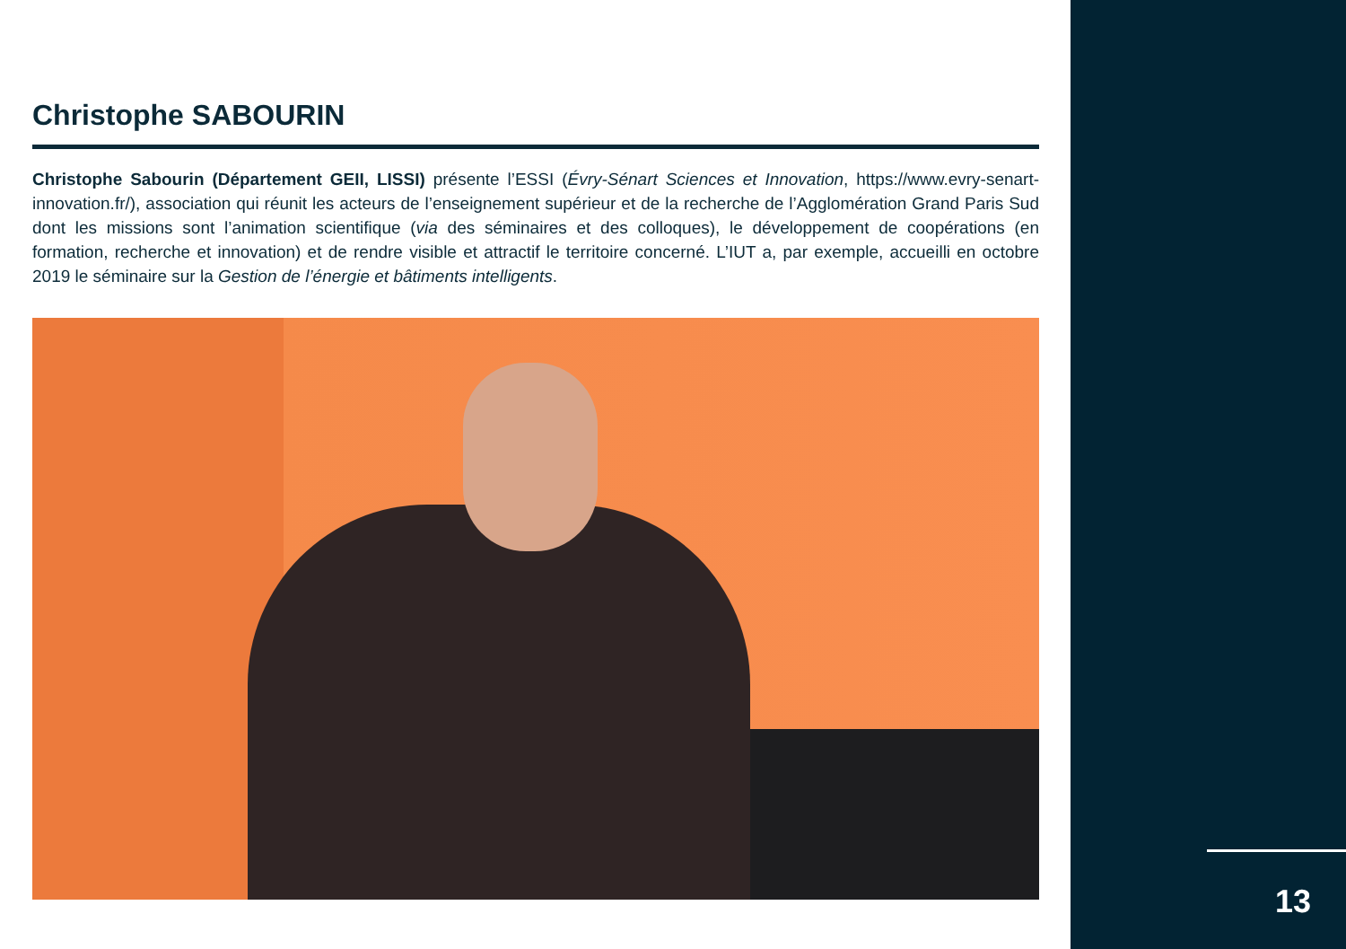Christophe SABOURIN
Christophe Sabourin (Département GEII, LISSI) présente l’ESSI (Évry-Sénart Sciences et Innovation, https://www.evry-senart-innovation.fr/), association qui réunit les acteurs de l’enseignement supérieur et de la recherche de l’Agglomération Grand Paris Sud dont les missions sont l’animation scientifique (via des séminaires et des colloques), le développement de coopérations (en formation, recherche et innovation) et de rendre visible et attractif le territoire concerné. L’IUT a, par exemple, accueilli en octobre 2019 le séminaire sur la Gestion de l’énergie et bâtiments intelligents.
13